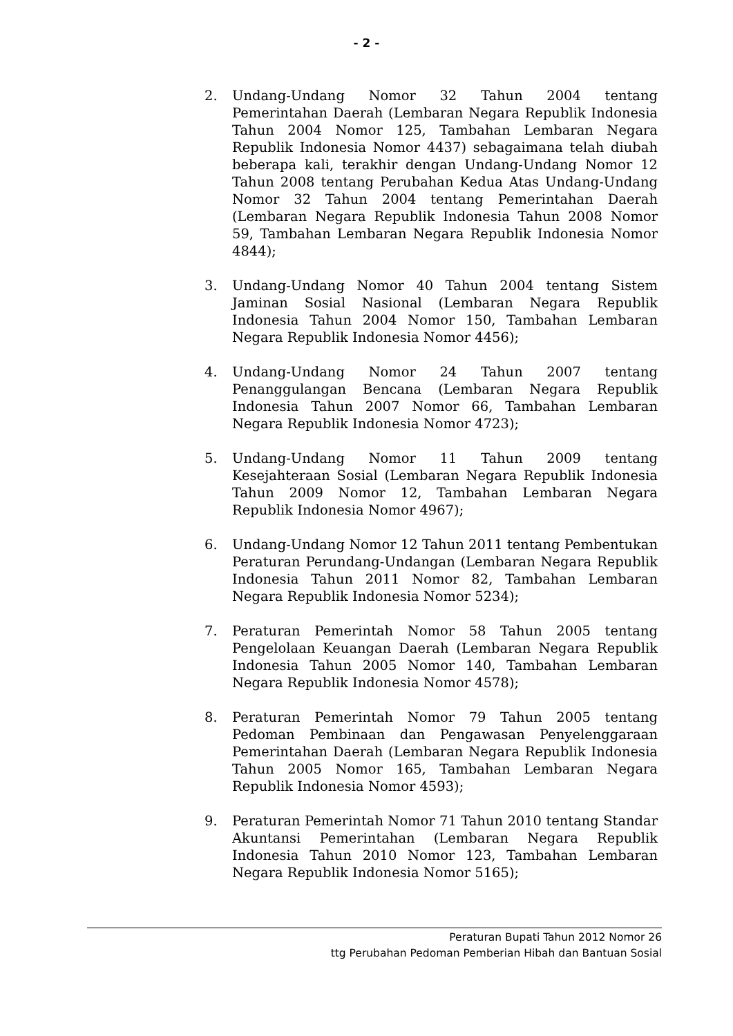- 2 -
2. Undang-Undang Nomor 32 Tahun 2004 tentang Pemerintahan Daerah (Lembaran Negara Republik Indonesia Tahun 2004 Nomor 125, Tambahan Lembaran Negara Republik Indonesia Nomor 4437) sebagaimana telah diubah beberapa kali, terakhir dengan Undang-Undang Nomor 12 Tahun 2008 tentang Perubahan Kedua Atas Undang-Undang Nomor 32 Tahun 2004 tentang Pemerintahan Daerah (Lembaran Negara Republik Indonesia Tahun 2008 Nomor 59, Tambahan Lembaran Negara Republik Indonesia Nomor 4844);
3. Undang-Undang Nomor 40 Tahun 2004 tentang Sistem Jaminan Sosial Nasional (Lembaran Negara Republik Indonesia Tahun 2004 Nomor 150, Tambahan Lembaran Negara Republik Indonesia Nomor 4456);
4. Undang-Undang Nomor 24 Tahun 2007 tentang Penanggulangan Bencana (Lembaran Negara Republik Indonesia Tahun 2007 Nomor 66, Tambahan Lembaran Negara Republik Indonesia Nomor 4723);
5. Undang-Undang Nomor 11 Tahun 2009 tentang Kesejahteraan Sosial (Lembaran Negara Republik Indonesia Tahun 2009 Nomor 12, Tambahan Lembaran Negara Republik Indonesia Nomor 4967);
6. Undang-Undang Nomor 12 Tahun 2011 tentang Pembentukan Peraturan Perundang-Undangan (Lembaran Negara Republik Indonesia Tahun 2011 Nomor 82, Tambahan Lembaran Negara Republik Indonesia Nomor 5234);
7. Peraturan Pemerintah Nomor 58 Tahun 2005 tentang Pengelolaan Keuangan Daerah (Lembaran Negara Republik Indonesia Tahun 2005 Nomor 140, Tambahan Lembaran Negara Republik Indonesia Nomor 4578);
8. Peraturan Pemerintah Nomor 79 Tahun 2005 tentang Pedoman Pembinaan dan Pengawasan Penyelenggaraan Pemerintahan Daerah (Lembaran Negara Republik Indonesia Tahun 2005 Nomor 165, Tambahan Lembaran Negara Republik Indonesia Nomor 4593);
9. Peraturan Pemerintah Nomor 71 Tahun 2010 tentang Standar Akuntansi Pemerintahan (Lembaran Negara Republik Indonesia Tahun 2010 Nomor 123, Tambahan Lembaran Negara Republik Indonesia Nomor 5165);
Peraturan Bupati Tahun 2012 Nomor 26
ttg Perubahan Pedoman Pemberian Hibah dan Bantuan Sosial